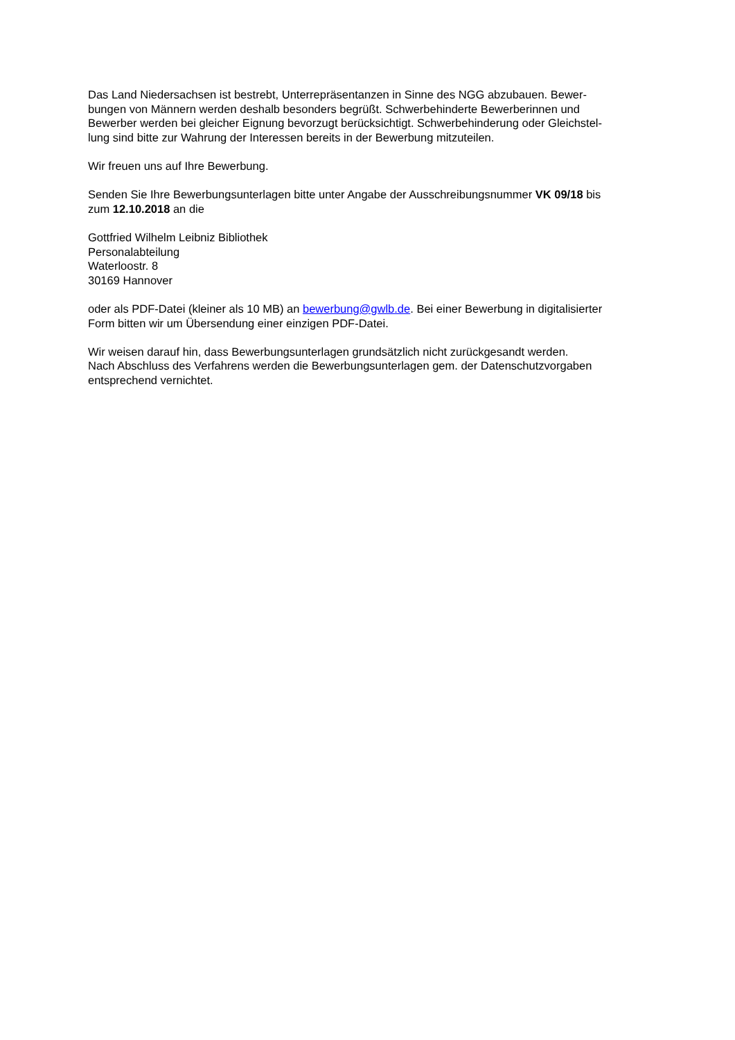Das Land Niedersachsen ist bestrebt, Unterrepräsentanzen in Sinne des NGG abzubauen. Bewer-
bungen von Männern werden deshalb besonders begrüßt. Schwerbehinderte Bewerberinnen und
Bewerber werden bei gleicher Eignung bevorzugt berücksichtigt. Schwerbehinderung oder Gleichstel-
lung sind bitte zur Wahrung der Interessen bereits in der Bewerbung mitzuteilen.
Wir freuen uns auf Ihre Bewerbung.
Senden Sie Ihre Bewerbungsunterlagen bitte unter Angabe der Ausschreibungsnummer VK 09/18 bis
zum 12.10.2018 an die
Gottfried Wilhelm Leibniz Bibliothek
Personalabteilung
Waterloostr. 8
30169 Hannover
oder als PDF-Datei (kleiner als 10 MB) an bewerbung@gwlb.de. Bei einer Bewerbung in digitalisierter
Form bitten wir um Übersendung einer einzigen PDF-Datei.
Wir weisen darauf hin, dass Bewerbungsunterlagen grundsätzlich nicht zurückgesandt werden.
Nach Abschluss des Verfahrens werden die Bewerbungsunterlagen gem. der Datenschutzvorgaben
entsprechend vernichtet.